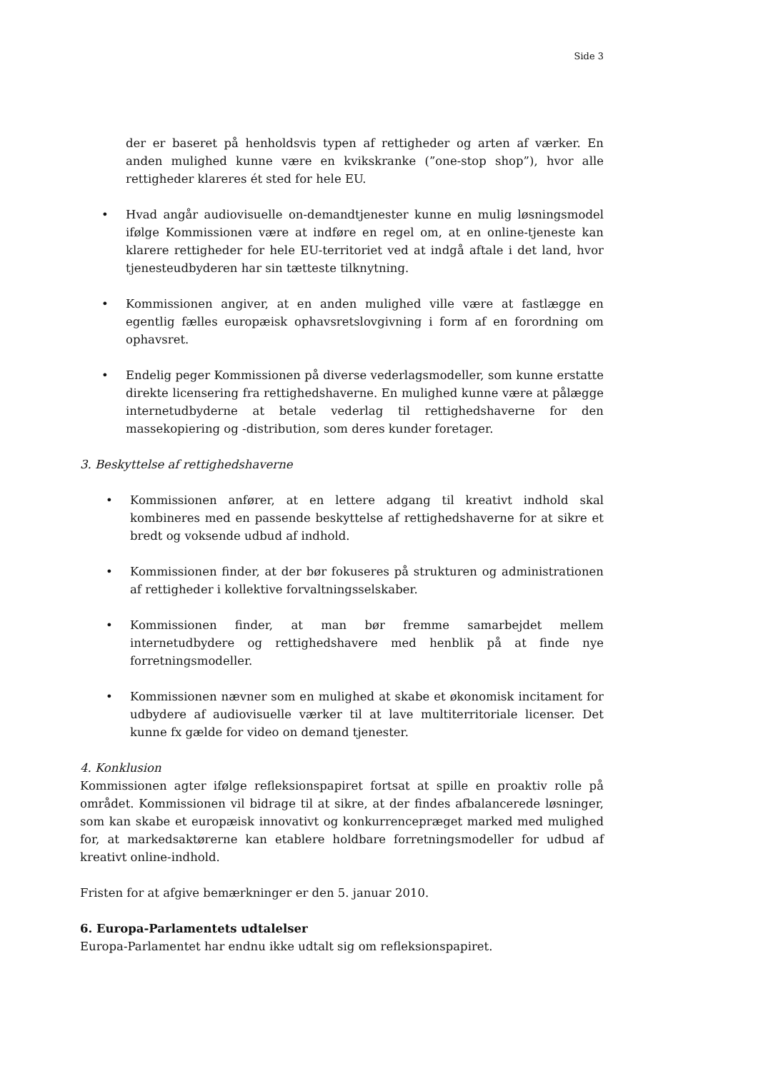Side 3
der er baseret på henholdsvis typen af rettigheder og arten af værker. En anden mulighed kunne være en kvikskranke (”one-stop shop”), hvor alle rettigheder klareres ét sted for hele EU.
• Hvad angår audiovisuelle on-demandtjenester kunne en mulig løsningsmodel ifølge Kommissionen være at indføre en regel om, at en online-tjeneste kan klarere rettigheder for hele EU-territoriet ved at indgå aftale i det land, hvor tjenesteudbyderen har sin tætteste tilknytning.
• Kommissionen angiver, at en anden mulighed ville være at fastlægge en egentlig fælles europæisk ophavsretslovgivning i form af en forordning om ophavsret.
• Endelig peger Kommissionen på diverse vederlagsmodeller, som kunne erstatte direkte licensering fra rettighedshaverne. En mulighed kunne være at pålægge internetudbyderne at betale vederlag til rettighedshaverne for den massekopiering og -distribution, som deres kunder foretager.
3. Beskyttelse af rettighedshaverne
• Kommissionen anfører, at en lettere adgang til kreativt indhold skal kombineres med en passende beskyttelse af rettighedshaverne for at sikre et bredt og voksende udbud af indhold.
• Kommissionen finder, at der bør fokuseres på strukturen og administrationen af rettigheder i kollektive forvaltningsselskaber.
• Kommissionen finder, at man bør fremme samarbejdet mellem internetudbydere og rettighedshavere med henblik på at finde nye forretningsmodeller.
• Kommissionen nævner som en mulighed at skabe et økonomisk incitament for udbydere af audiovisuelle værker til at lave multiterritoriale licenser. Det kunne fx gælde for video on demand tjenester.
4. Konklusion
Kommissionen agter ifølge refleksionspapiret fortsat at spille en proaktiv rolle på området. Kommissionen vil bidrage til at sikre, at der findes afbalancerede løsninger, som kan skabe et europæisk innovativt og konkurrencepræget marked med mulighed for, at markedsaktørerne kan etablere holdbare forretningsmodeller for udbud af kreativt online-indhold.
Fristen for at afgive bemærkninger er den 5. januar 2010.
6. Europa-Parlamentets udtalelser
Europa-Parlamentet har endnu ikke udtalt sig om refleksionspapiret.